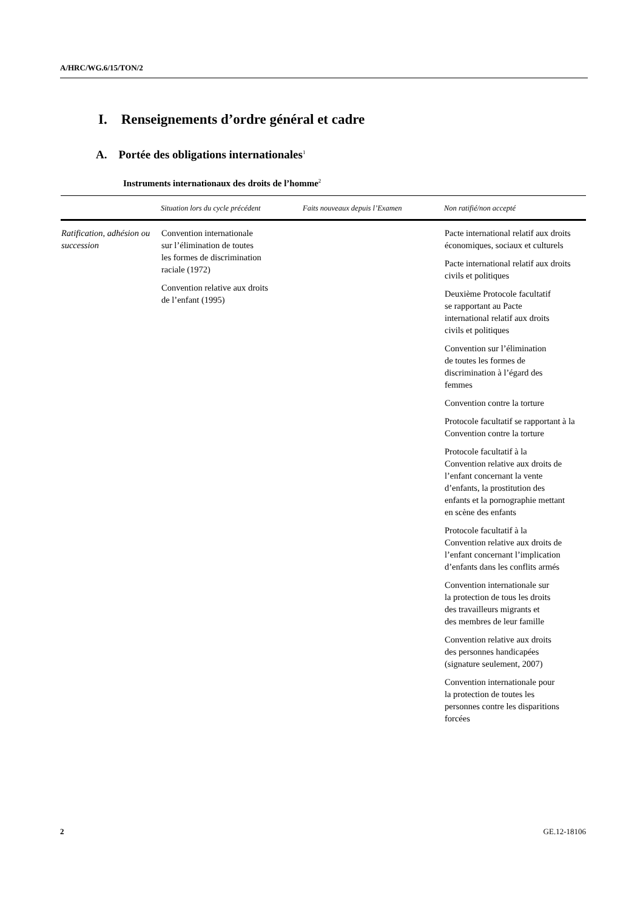A/HRC/WG.6/15/TON/2
I. Renseignements d’ordre général et cadre
A. Portée des obligations internationales<sup>1</sup>
Instruments internationaux des droits de l’homme<sup>2</sup>
| | Situation lors du cycle précédent | Faits nouveaux depuis l’Examen | Non ratifié/non accepté |
| --- | --- | --- | --- |
| Ratification, adhésion ou succession | Convention internationale sur l’élimination de toutes les formes de discrimination raciale (1972) Convention relative aux droits de l’enfant (1995) | | Pacte international relatif aux droits économiques, sociaux et culturels Pacte international relatif aux droits civils et politiques Deuxième Protocole facultatif se rapportant au Pacte international relatif aux droits civils et politiques Convention sur l’élimination de toutes les formes de discrimination à l’égard des femmes Convention contre la torture Protocole facultatif se rapportant à la Convention contre la torture Protocole facultatif à la Convention relative aux droits de l’enfant concernant la vente d’enfants, la prostitution des enfants et la pornographie mettant en scène des enfants Protocole facultatif à la Convention relative aux droits de l’enfant concernant l’implication d’enfants dans les conflits armés Convention internationale sur la protection de tous les droits des travailleurs migrants et des membres de leur famille Convention relative aux droits des personnes handicapées (signature seulement, 2007) Convention internationale pour la protection de toutes les personnes contre les disparitions forcées |
2 GE.12-18106